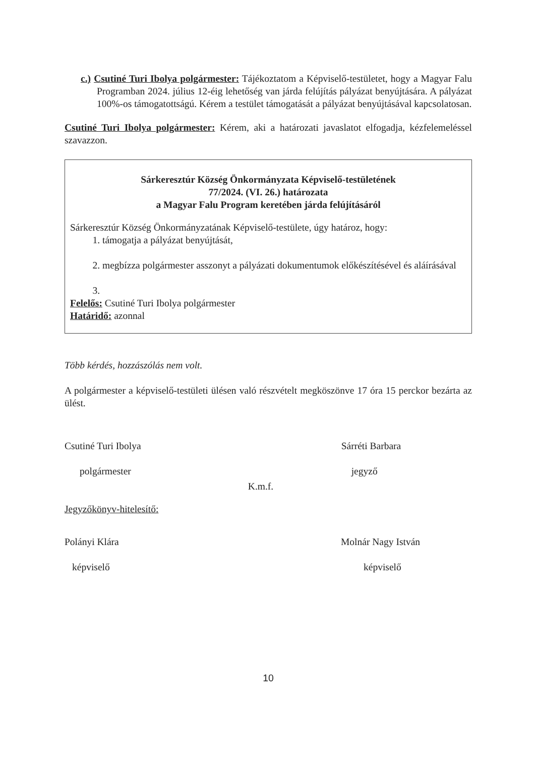c.) Csutiné Turi Ibolya polgármester: Tájékoztatom a Képviselő-testületet, hogy a Magyar Falu Programban 2024. július 12-éig lehetőség van járda felújítás pályázat benyújtására. A pályázat 100%-os támogatottságú. Kérem a testület támogatását a pályázat benyújtásával kapcsolatosan.
Csutiné Turi Ibolya polgármester: Kérem, aki a határozati javaslatot elfogadja, kézfelemeléssel szavazzon.
Sárkeresztúr Község Önkormányzata Képviselő-testületének
77/2024. (VI. 26.) határozata
a Magyar Falu Program keretében járda felújításáról
Sárkeresztúr Község Önkormányzatának Képviselő-testülete, úgy határoz, hogy:
1. támogatja a pályázat benyújtását,
2. megbízza polgármester asszonyt a pályázati dokumentumok előkészítésével és aláírásával
Felelős: Csutiné Turi Ibolya polgármester
Határidő: azonnal
Több kérdés, hozzászólás nem volt.
A polgármester a képviselő-testületi ülésen való részvételt megköszönve 17 óra 15 perckor bezárta az ülést.
Csutiné Turi Ibolya
polgármester
K.m.f.
Sárréti Barbara
jegyző
Jegyzőkönyv-hitelesítő:
Polányi Klára
képviselő
Molnár Nagy István
képviselő
10